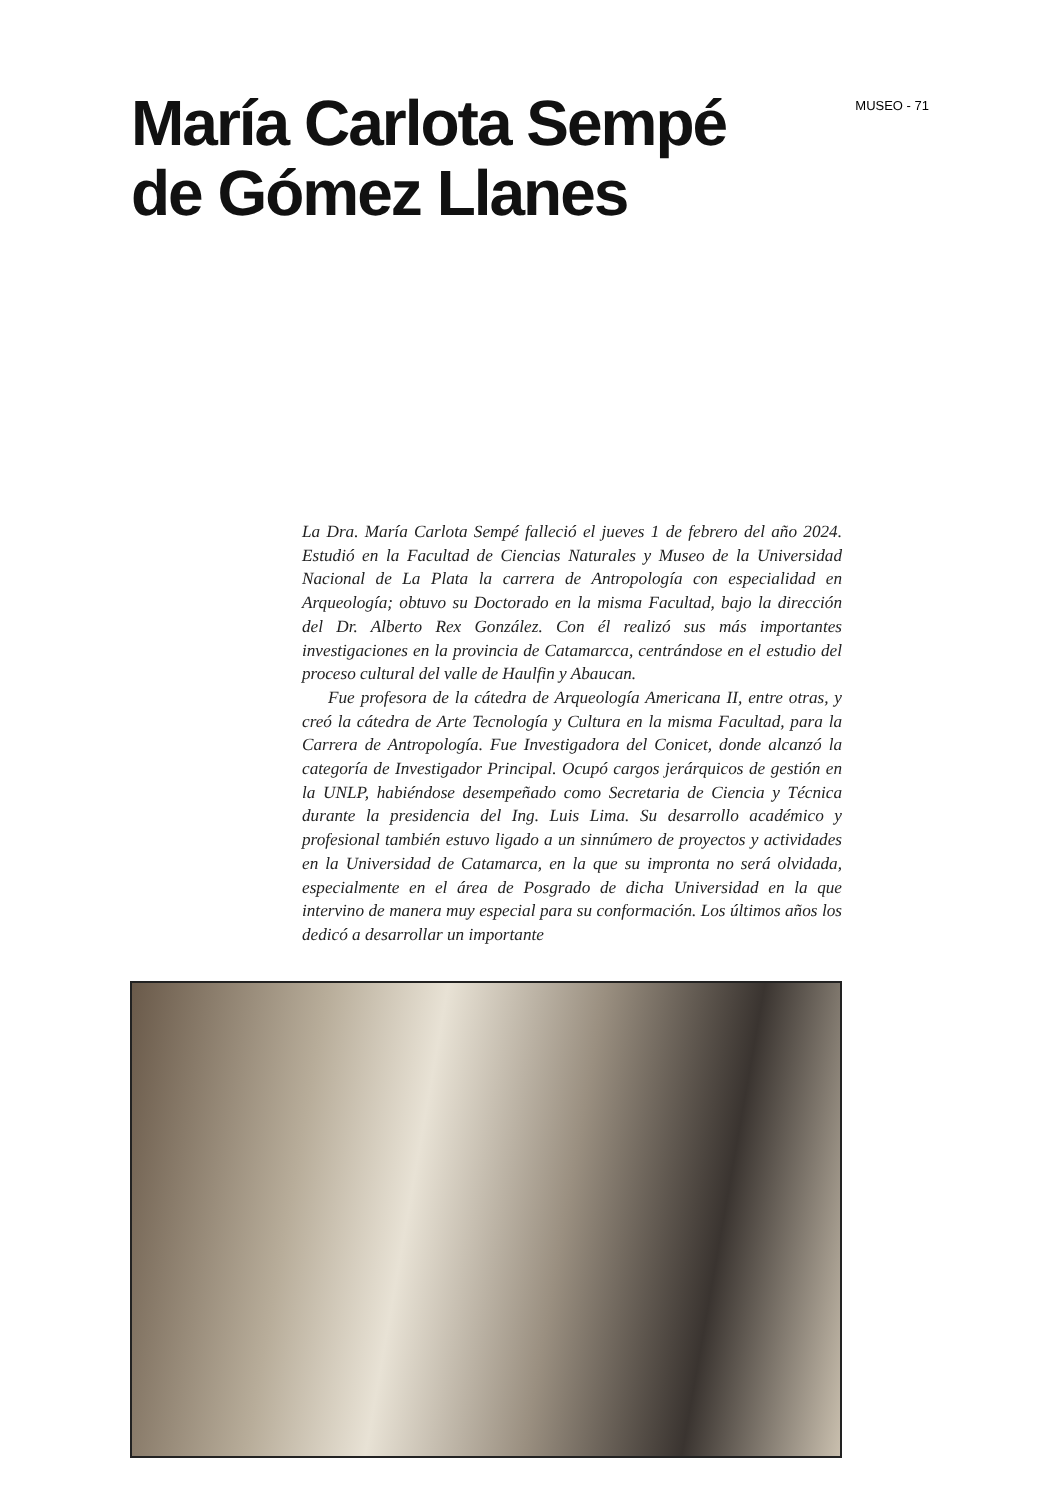María Carlota Sempé
de Gómez Llanes
MUSEO - 71
La Dra. María Carlota Sempé falleció el jueves 1 de febrero del año 2024. Estudió en la Facultad de Ciencias Naturales y Museo de la Universidad Nacional de La Plata la carrera de Antropología con especialidad en Arqueología; obtuvo su Doctorado en la misma Facultad, bajo la dirección del Dr. Alberto Rex González. Con él realizó sus más importantes investigaciones en la provincia de Catamarcca, centrándose en el estudio del proceso cultural del valle de Haulfin y Abaucan.
Fue profesora de la cátedra de Arqueología Americana II, entre otras, y creó la cátedra de Arte Tecnología y Cultura en la misma Facultad, para la Carrera de Antropología. Fue Investigadora del Conicet, donde alcanzó la categoría de Investigador Principal. Ocupó cargos jerárquicos de gestión en la UNLP, habiéndose desempeñado como Secretaria de Ciencia y Técnica durante la presidencia del Ing. Luis Lima. Su desarrollo académico y profesional también estuvo ligado a un sinnúmero de proyectos y actividades en la Universidad de Catamarca, en la que su impronta no será olvidada, especialmente en el área de Posgrado de dicha Universidad en la que intervino de manera muy especial para su conformación. Los últimos años los dedicó a desarrollar un importante